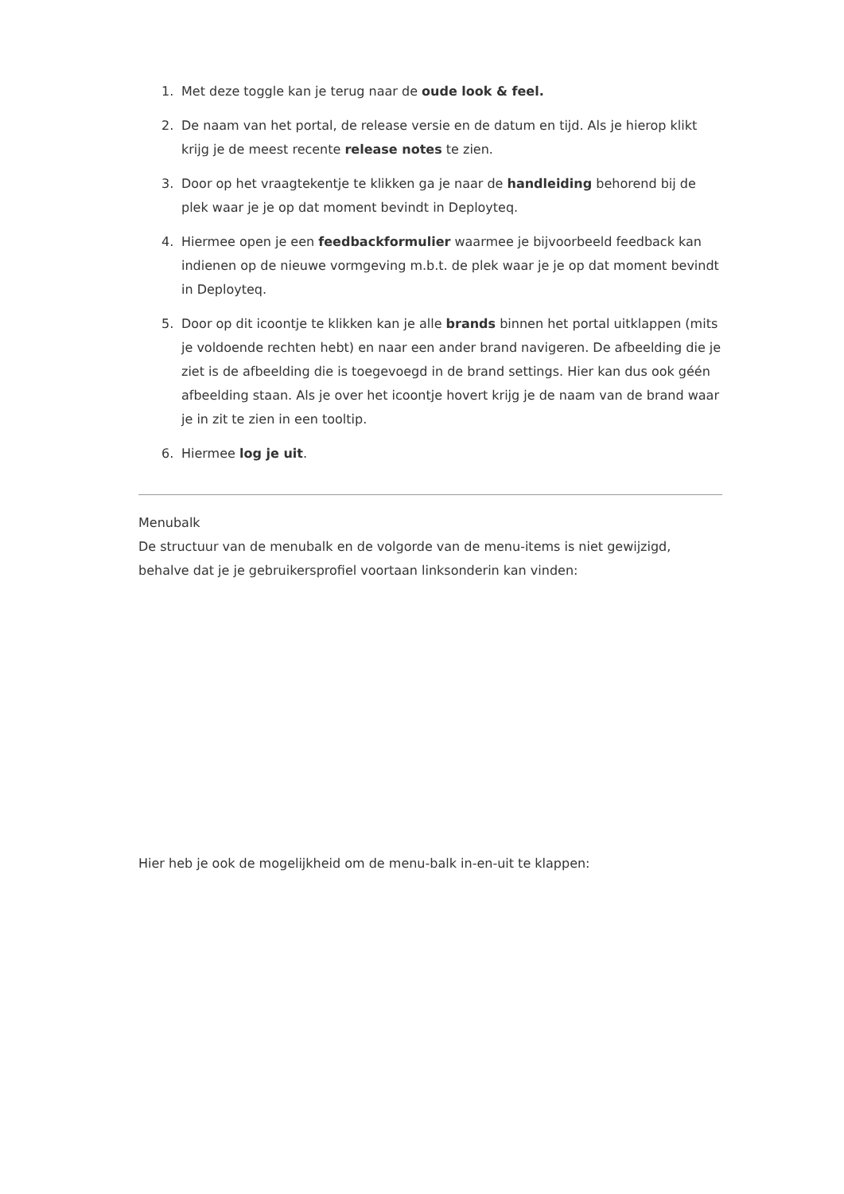1. Met deze toggle kan je terug naar de oude look & feel.
2. De naam van het portal, de release versie en de datum en tijd. Als je hierop klikt krijg je de meest recente release notes te zien.
3. Door op het vraagtekentje te klikken ga je naar de handleiding behorend bij de plek waar je je op dat moment bevindt in Deployteq.
4. Hiermee open je een feedbackformulier waarmee je bijvoorbeeld feedback kan indienen op de nieuwe vormgeving m.b.t. de plek waar je je op dat moment bevindt in Deployteq.
5. Door op dit icoontje te klikken kan je alle brands binnen het portal uitklappen (mits je voldoende rechten hebt) en naar een ander brand navigeren. De afbeelding die je ziet is de afbeelding die is toegevoegd in de brand settings. Hier kan dus ook géén afbeelding staan. Als je over het icoontje hovert krijg je de naam van de brand waar je in zit te zien in een tooltip.
6. Hiermee log je uit.
Menubalk
De structuur van de menubalk en de volgorde van de menu-items is niet gewijzigd, behalve dat je je gebruikersprofiel voortaan linksonderin kan vinden:
Hier heb je ook de mogelijkheid om de menu-balk in-en-uit te klappen: